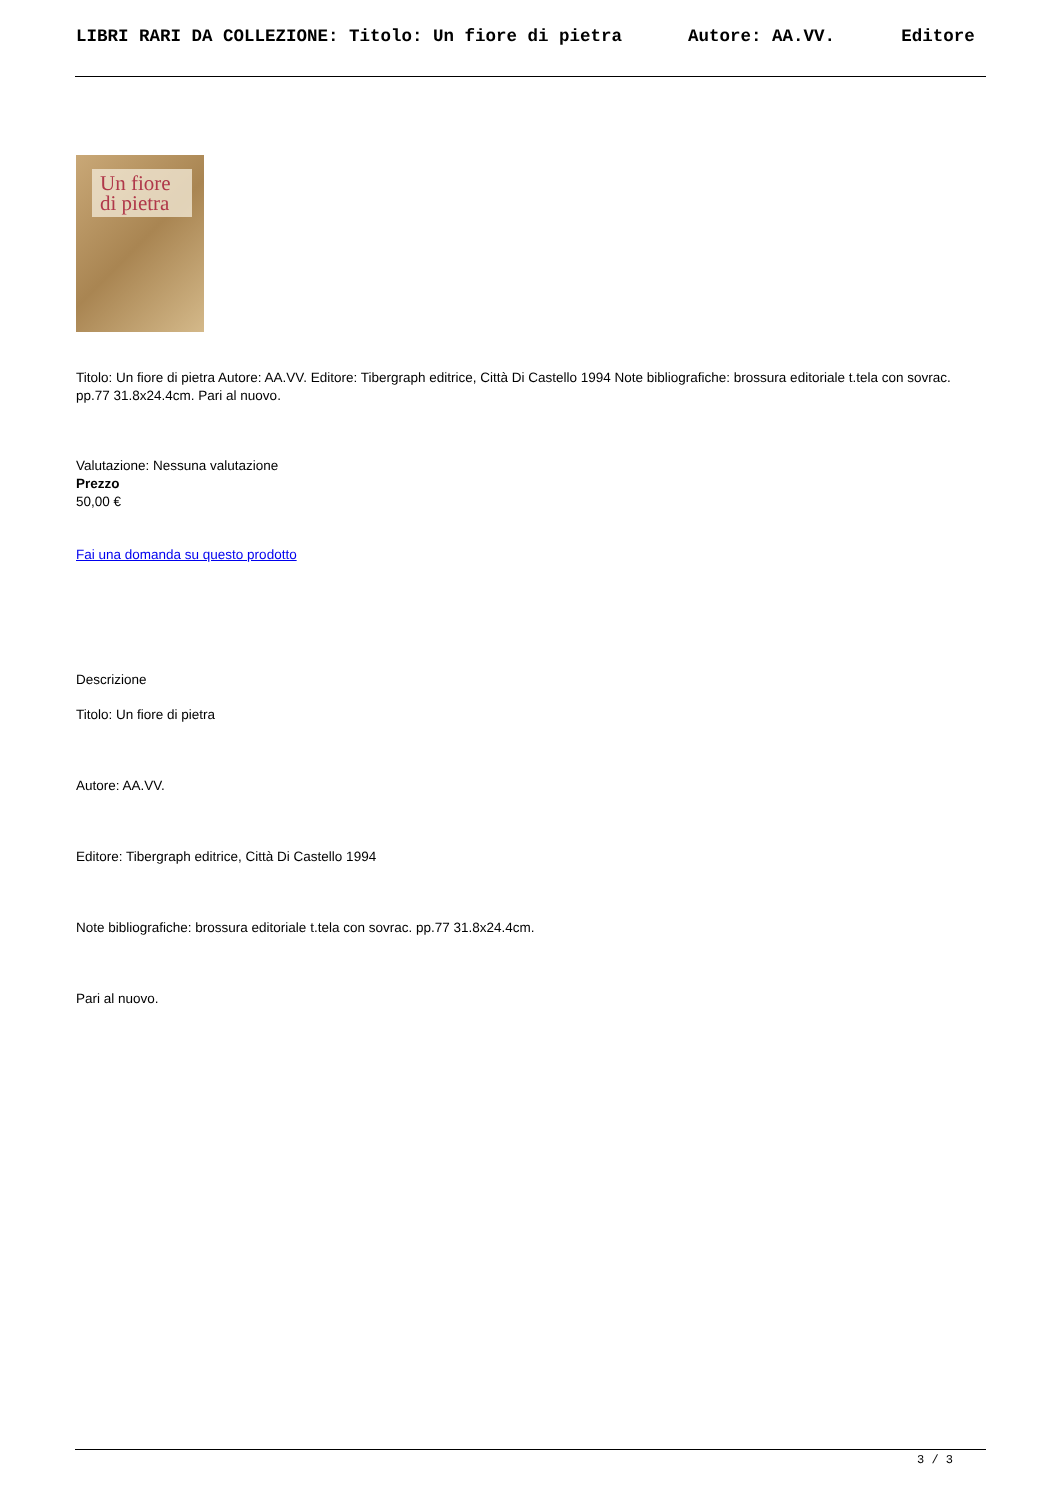LIBRI RARI DA COLLEZIONE: Titolo: Un fiore di pietra Autore: AA.VV. Editore
Un fiore
di pietra
Titolo: Un fiore di pietra Autore: AA.VV. Editore: Tibergraph editrice, Città Di Castello 1994 Note bibliografiche: brossura editoriale t.tela con sovrac. pp.77 31.8x24.4cm. Pari al nuovo.
Valutazione: Nessuna valutazione
Prezzo
50,00 €
Fai una domanda su questo prodotto
Descrizione
Titolo: Un fiore di pietra
Autore: AA.VV.
Editore: Tibergraph editrice, Città Di Castello 1994
Note bibliografiche: brossura editoriale t.tela con sovrac. pp.77 31.8x24.4cm.
Pari al nuovo.
3 / 3